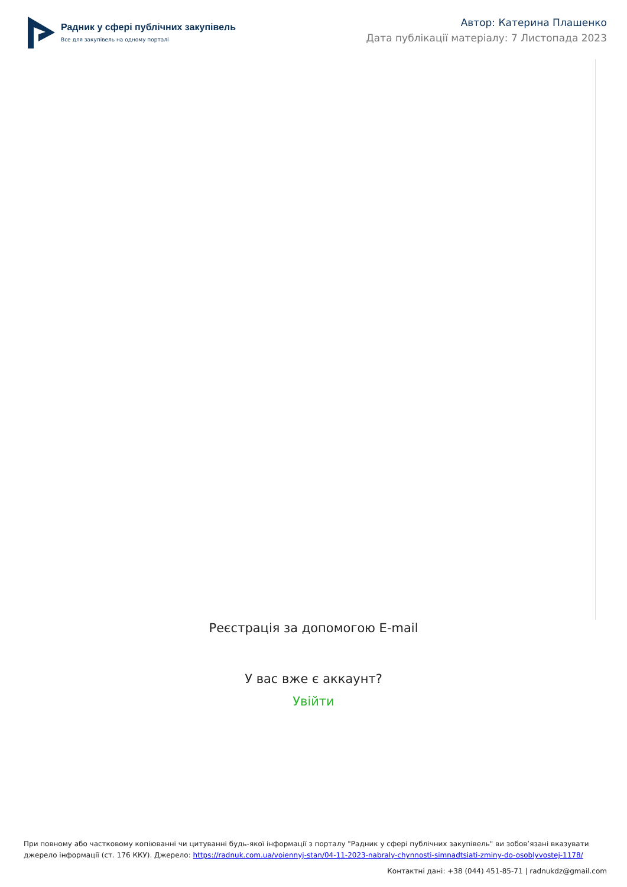Радник у сфері публічних закупівель
Все для закупівель на одному порталі
Автор: Катерина Плашенко
Дата публікації матеріалу: 7 Листопада 2023
Реєстрація за допомогою E-mail
У вас вже є аккаунт?
Увійти
При повному або частковому копіюванні чи цитуванні будь-якої інформації з порталу "Радник у сфері публічних закупівель" ви зобов’язані вказувати джерело інформації (ст. 176 ККУ). Джерело: https://radnuk.com.ua/voiennyj-stan/04-11-2023-nabraly-chynnosti-simnadtsiati-zminy-do-osoblyvostej-1178/
Контактні дані: +38 (044) 451-85-71 | radnukdz@gmail.com